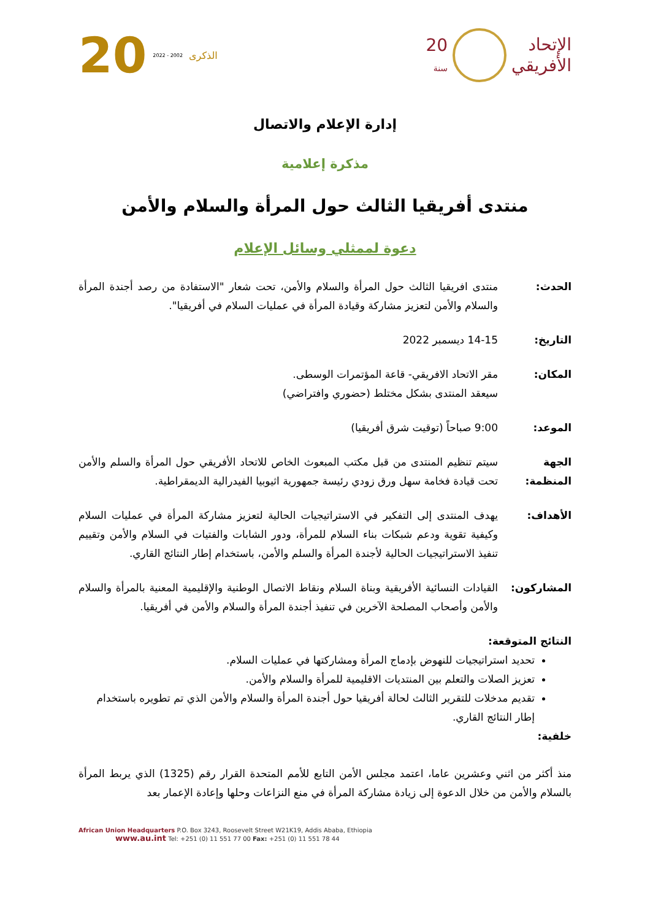الإتحاد
الأفريقي
20
سنة
الذكرى 2002 - 2022 20
إدارة الإعلام والاتصال
مذكرة إعلامية
منتدى أفريقيا الثالث حول المرأة والسلام والأمن
دعوة لممثلي وسائل الإعلام
الحدث: منتدى افريقيا الثالث حول المرأة والسلام والأمن، تحت شعار "الاستفادة من رصد أجندة المرأة والسلام والأمن لتعزيز مشاركة وقيادة المرأة في عمليات السلام في أفريقيا".
التاريخ: 14-15 ديسمبر 2022
المكان: مقر الاتحاد الافريقي- قاعة المؤتمرات الوسطى.
سيعقد المنتدى بشكل مختلط (حضوري وافتراضي)
الموعد: 9:00 صباحاً (توقيت شرق أفريقيا)
الجهة المنظمة:
سيتم تنظيم المنتدى من قبل مكتب المبعوث الخاص للاتحاد الأفريقي حول المرأة والسلم والأمن تحت قيادة فخامة سهل ورق زودي رئيسة جمهورية اثيوبيا الفيدرالية الديمقراطية.
الأهداف: يهدف المنتدى إلى التفكير في الاستراتيجيات الحالية لتعزيز مشاركة المرأة في عمليات السلام وكيفية تقوية ودعم شبكات بناء السلام للمرأة، ودور الشابات والفتيات في السلام والأمن وتقييم تنفيذ الاستراتيجيات الحالية لأجندة المرأة والسلم والأمن، باستخدام إطار النتائج القاري.
المشاركون: القيادات النسائية الأفريقية وبناة السلام ونقاط الاتصال الوطنية والإقليمية المعنية بالمرأة والسلام والأمن وأصحاب المصلحة الآخرين في تنفيذ أجندة المرأة والسلام والأمن في أفريقيا.
النتائج المتوقعة:
تحديد استراتيجيات للنهوض بإدماج المرأة ومشاركتها في عمليات السلام.
تعزيز الصلات والتعلم بين المنتديات الاقليمية للمرأة والسلام والأمن.
تقديم مدخلات للتقرير الثالث لحالة أفريقيا حول أجندة المرأة والسلام والأمن الذي تم تطويره باستخدام إطار النتائج القاري.
خلفية:
منذ أكثر من اثني وعشرين عاما، اعتمد مجلس الأمن التابع للأمم المتحدة القرار رقم (1325) الذي يربط المرأة بالسلام والأمن من خلال الدعوة إلى زيادة مشاركة المرأة في منع النزاعات وحلها وإعادة الإعمار بعد
African Union Headquarters P.O. Box 3243, Roosevelt Street W21K19, Addis Ababa, Ethiopia
www.au.int Tel: +251 (0) 11 551 77 00 Fax: +251 (0) 11 551 78 44